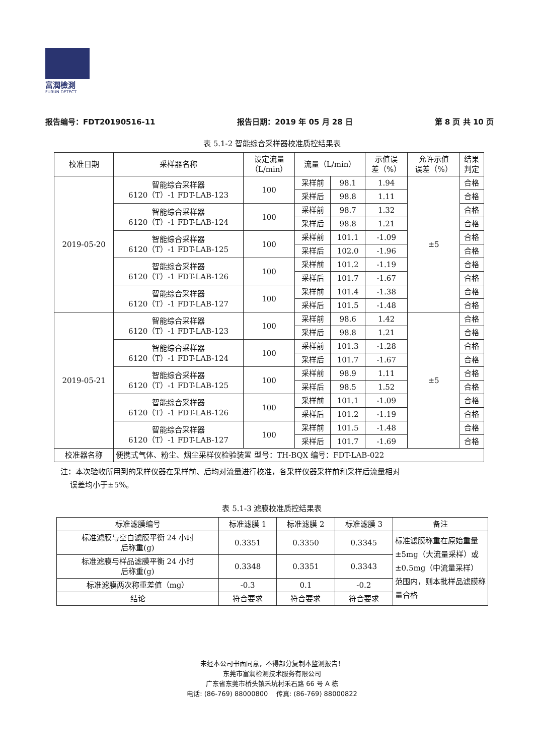富潤檢測
FURUN DETECT
报告编号：FDT20190516-11 报告日期：2019 年 05 月 28 日 第 8 页 共 10 页
表 5.1-2 智能综合采样器校准质控结果表
| 校准日期 | 采样器名称 | 设定流量 （L/min） | 流量（L/min） | | 示值误 差（%） | 允许示值 误差（%） | 结果 判定 |
| --- | --- | --- | --- | --- | --- | --- | --- |
| 2019-05-20 | 智能综合采样器 6120（T）-1 FDT-LAB-123 | 100 | 采样前 | 98.1 | 1.94 | ±5 | 合格 |
| | | | 采样后 | 98.8 | 1.11 | | 合格 |
| | 智能综合采样器 6120（T）-1 FDT-LAB-124 | 100 | 采样前 | 98.7 | 1.32 | | 合格 |
| | | | 采样后 | 98.8 | 1.21 | | 合格 |
| | 智能综合采样器 6120（T）-1 FDT-LAB-125 | 100 | 采样前 | 101.1 | -1.09 | | 合格 |
| | | | 采样后 | 102.0 | -1.96 | | 合格 |
| | 智能综合采样器 6120（T）-1 FDT-LAB-126 | 100 | 采样前 | 101.2 | -1.19 | | 合格 |
| | | | 采样后 | 101.7 | -1.67 | | 合格 |
| | 智能综合采样器 6120（T）-1 FDT-LAB-127 | 100 | 采样前 | 101.4 | -1.38 | | 合格 |
| | | | 采样后 | 101.5 | -1.48 | | 合格 |
| 2019-05-21 | 智能综合采样器 6120（T）-1 FDT-LAB-123 | 100 | 采样前 | 98.6 | 1.42 | ±5 | 合格 |
| | | | 采样后 | 98.8 | 1.21 | | 合格 |
| | 智能综合采样器 6120（T）-1 FDT-LAB-124 | 100 | 采样前 | 101.3 | -1.28 | | 合格 |
| | | | 采样后 | 101.7 | -1.67 | | 合格 |
| | 智能综合采样器 6120（T）-1 FDT-LAB-125 | 100 | 采样前 | 98.9 | 1.11 | | 合格 |
| | | | 采样后 | 98.5 | 1.52 | | 合格 |
| | 智能综合采样器 6120（T）-1 FDT-LAB-126 | 100 | 采样前 | 101.1 | -1.09 | | 合格 |
| | | | 采样后 | 101.2 | -1.19 | | 合格 |
| | 智能综合采样器 6120（T）-1 FDT-LAB-127 | 100 | 采样前 | 101.5 | -1.48 | | 合格 |
| | | | 采样后 | 101.7 | -1.69 | | 合格 |
| 校准器名称 | 便携式气体、粉尘、烟尘采样仪检验装置 型号：TH-BQX 编号：FDT-LAB-022 | | | | | | |
注：本次验收所用到的采样仪器在采样前、后均对流量进行校准，各采样仪器采样前和采样后流量相对
误差均小于±5%。
表 5.1-3 滤膜校准质控结果表
| 标准滤膜编号 | 标准滤膜 1 | 标准滤膜 2 | 标准滤膜 3 | 备注 |
| --- | --- | --- | --- | --- |
| 标准滤膜与空白滤膜平衡 24 小时 后称重(g) | 0.3351 | 0.3350 | 0.3345 | 标准滤膜称重在原始重量±5mg（大流量采样）或±0.5mg（中流量采样）范围内，则本批样品滤膜称量合格 |
| 标准滤膜与样品滤膜平衡 24 小时 后称重(g) | 0.3348 | 0.3351 | 0.3343 | |
| 标准滤膜两次称重差值（mg） | -0.3 | 0.1 | -0.2 | |
| 结论 | 符合要求 | 符合要求 | 符合要求 | |
未经本公司书面同意，不得部分复制本监测报告！
东莞市富润检测技术服务有限公司
广东省东莞市桥头镇禾坑村禾石路 66 号 A 栋
电话: (86-769) 88000800 传真: (86-769) 88000822